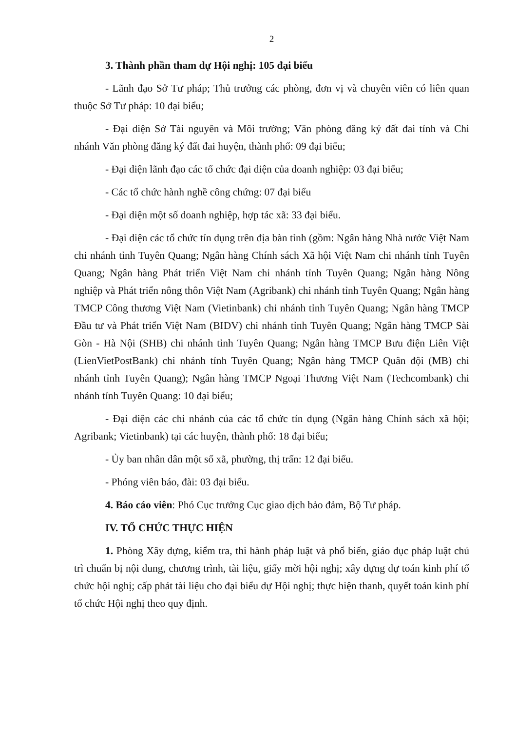2
3. Thành phần tham dự Hội nghị: 105 đại biểu
- Lãnh đạo Sở Tư pháp; Thủ trưởng các phòng, đơn vị và chuyên viên có liên quan thuộc Sở Tư pháp: 10 đại biểu;
- Đại diện Sở Tài nguyên và Môi trường; Văn phòng đăng ký đất đai tỉnh và Chi nhánh Văn phòng đăng ký đất đai huyện, thành phố: 09 đại biểu;
- Đại diện lãnh đạo các tổ chức đại diện của doanh nghiệp: 03 đại biểu;
- Các tổ chức hành nghề công chứng: 07 đại biểu
- Đại diện một số doanh nghiệp, hợp tác xã: 33 đại biểu.
- Đại diện các tổ chức tín dụng trên địa bàn tỉnh (gồm: Ngân hàng Nhà nước Việt Nam chi nhánh tỉnh Tuyên Quang; Ngân hàng Chính sách Xã hội Việt Nam chi nhánh tỉnh Tuyên Quang; Ngân hàng Phát triển Việt Nam chi nhánh tỉnh Tuyên Quang; Ngân hàng Nông nghiệp và Phát triển nông thôn Việt Nam (Agribank) chi nhánh tỉnh Tuyên Quang; Ngân hàng TMCP Công thương Việt Nam (Vietinbank) chi nhánh tỉnh Tuyên Quang; Ngân hàng TMCP Đầu tư và Phát triển Việt Nam (BIDV) chi nhánh tỉnh Tuyên Quang; Ngân hàng TMCP Sài Gòn - Hà Nội (SHB) chi nhánh tỉnh Tuyên Quang; Ngân hàng TMCP Bưu điện Liên Việt (LienVietPostBank) chi nhánh tỉnh Tuyên Quang; Ngân hàng TMCP Quân đội (MB) chi nhánh tỉnh Tuyên Quang); Ngân hàng TMCP Ngoại Thương Việt Nam (Techcombank) chi nhánh tỉnh Tuyên Quang: 10 đại biểu;
- Đại diện các chi nhánh của các tổ chức tín dụng (Ngân hàng Chính sách xã hội; Agribank; Vietinbank) tại các huyện, thành phố: 18 đại biểu;
- Ủy ban nhân dân một số xã, phường, thị trấn: 12 đại biểu.
- Phóng viên báo, đài: 03 đại biểu.
4. Báo cáo viên: Phó Cục trưởng Cục giao dịch bảo đảm, Bộ Tư pháp.
IV. TỔ CHỨC THỰC HIỆN
1. Phòng Xây dựng, kiểm tra, thi hành pháp luật và phổ biến, giáo dục pháp luật chủ trì chuẩn bị nội dung, chương trình, tài liệu, giấy mời hội nghị; xây dựng dự toán kinh phí tổ chức hội nghị; cấp phát tài liệu cho đại biểu dự Hội nghị; thực hiện thanh, quyết toán kinh phí tổ chức Hội nghị theo quy định.